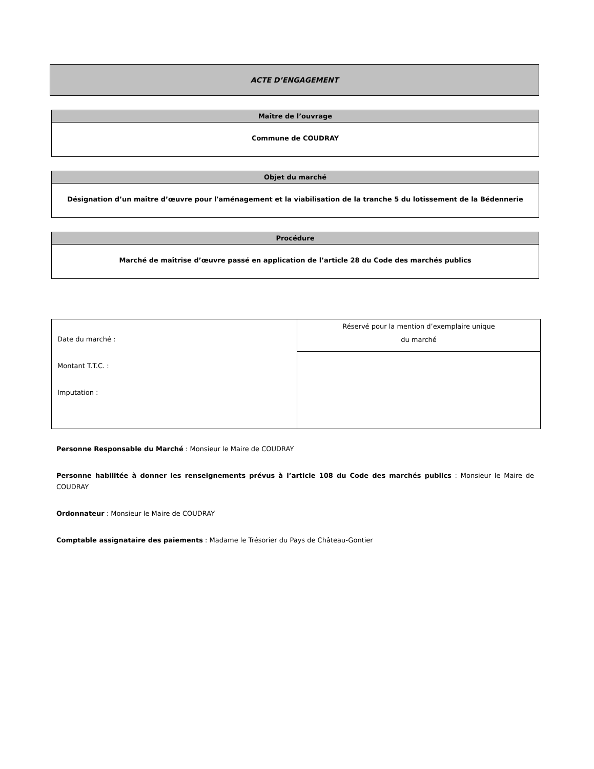ACTE D’ENGAGEMENT
Maître de l’ouvrage
Commune de COUDRAY
Objet du marché
Désignation d’un maître d’œuvre pour l'aménagement et la viabilisation de la tranche 5 du lotissement de la Bédennerie
Procédure
Marché de maîtrise d’œuvre passé en application de l’article 28 du Code des marchés publics
| Date du marché : Montant T.T.C. : Imputation : | Réservé pour la mention d’exemplaire unique du marché |
Personne Responsable du Marché : Monsieur le Maire de COUDRAY
Personne habilitée à donner les renseignements prévus à l’article 108 du Code des marchés publics : Monsieur le Maire de COUDRAY
Ordonnateur : Monsieur le Maire de COUDRAY
Comptable assignataire des paiements : Madame le Trésorier du Pays de Château-Gontier